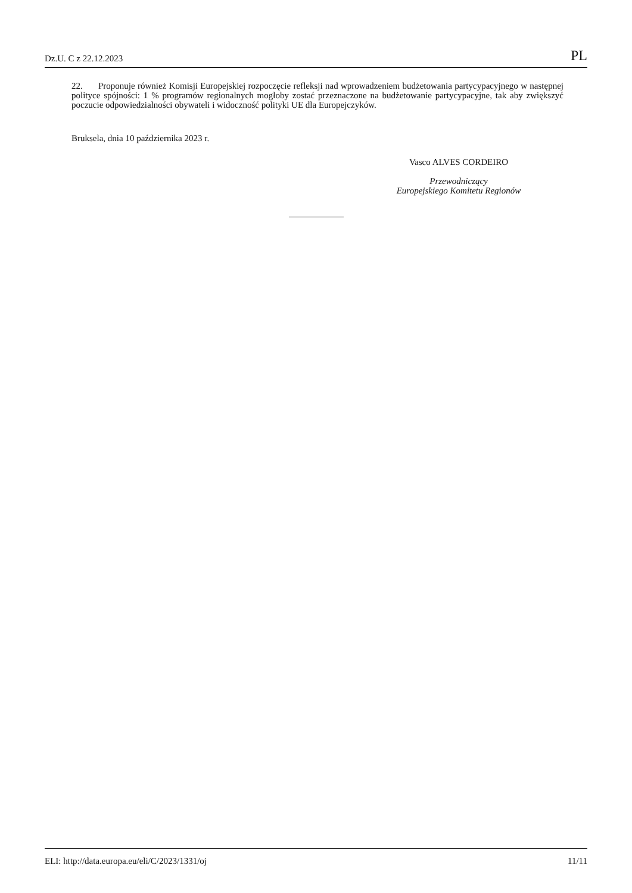Dz.U. C z 22.12.2023 PL
22. Proponuje również Komisji Europejskiej rozpoczęcie refleksji nad wprowadzeniem budżetowania partycypacyjnego w następnej polityce spójności: 1 % programów regionalnych mogłoby zostać przeznaczone na budżetowanie partycypacyjne, tak aby zwiększyć poczucie odpowiedzialności obywateli i widoczność polityki UE dla Europejczyków.
Bruksela, dnia 10 października 2023 r.
Vasco ALVES CORDEIRO
Przewodniczący
Europejskiego Komitetu Regionów
ELI: http://data.europa.eu/eli/C/2023/1331/oj 11/11